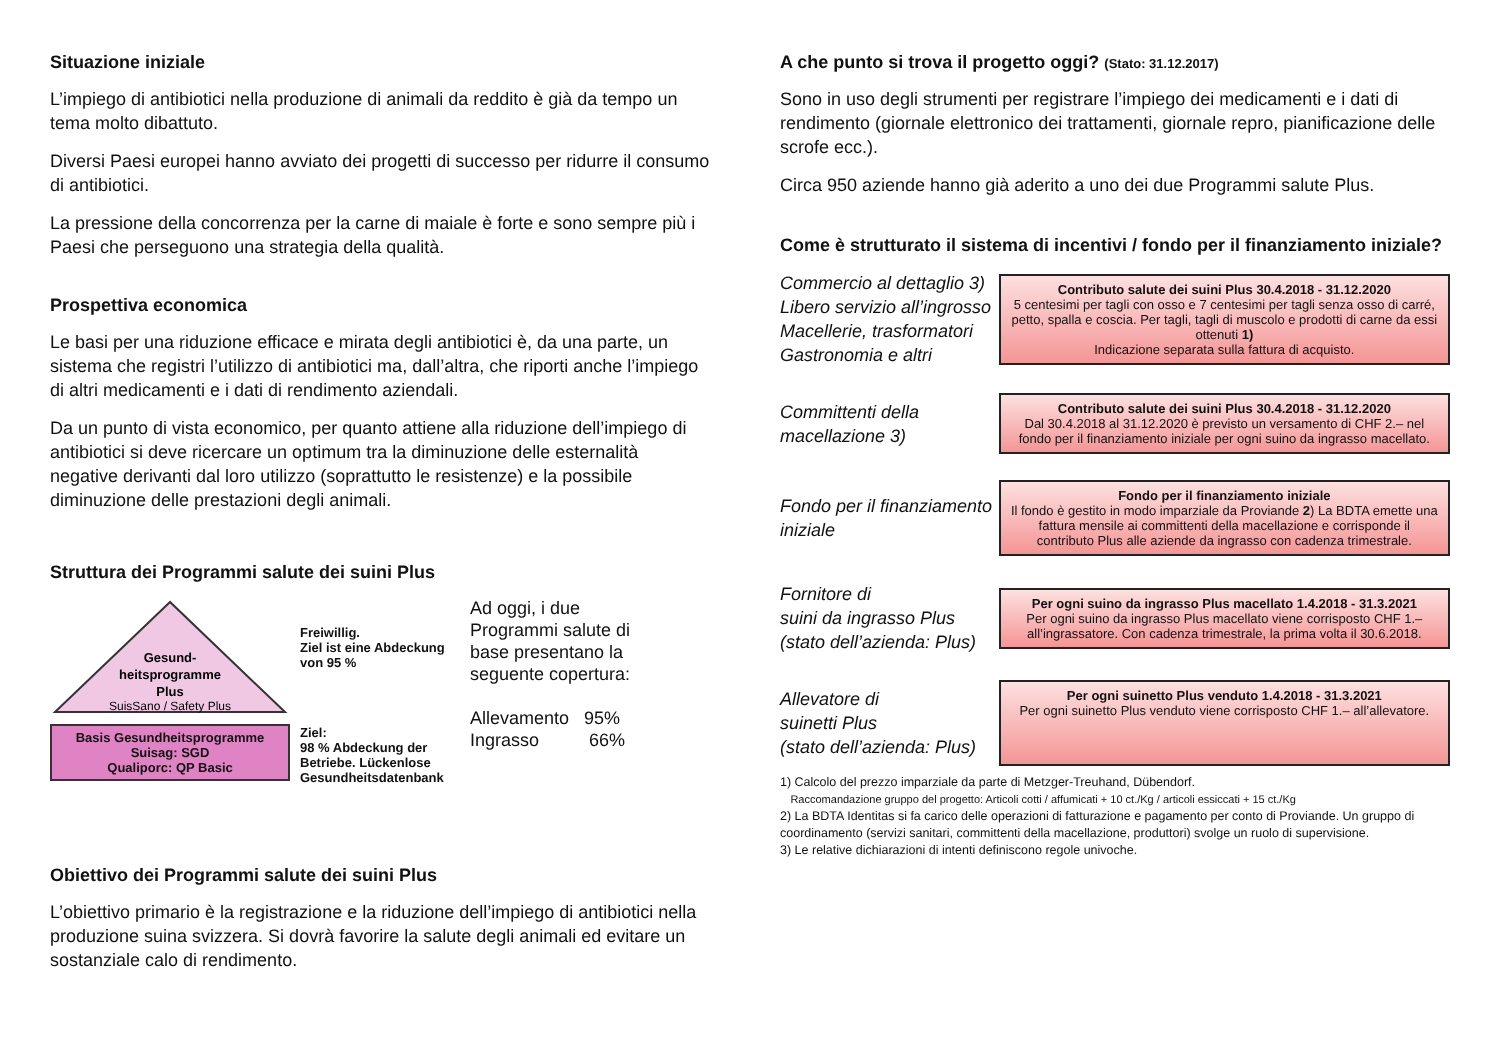Situazione iniziale
L’impiego di antibiotici nella produzione di animali da reddito è già da tempo un tema molto dibattuto.
Diversi Paesi europei hanno avviato dei progetti di successo per ridurre il consumo di antibiotici.
La pressione della concorrenza per la carne di maiale è forte e sono sempre più i Paesi che perseguono una strategia della qualità.
Prospettiva economica
Le basi per una riduzione efficace e mirata degli antibiotici è, da una parte, un sistema che registri l’utilizzo di antibiotici ma, dall’altra, che riporti anche l’impiego di altri medicamenti e i dati di rendimento aziendali.
Da un punto di vista economico, per quanto attiene alla riduzione dell’impiego di antibiotici si deve ricercare un optimum tra la diminuzione delle esternalità negative derivanti dal loro utilizzo (soprattutto le resistenze) e la possibile diminuzione delle prestazioni degli animali.
Struttura dei Programmi salute dei suini Plus
Gesund-
heitsprogramme
Plus
SuisSano / Safety Plus
Basis Gesundheitsprogramme
Suisag: SGD
Qualiporc: QP Basic
Freiwillig.
Ziel ist eine Abdeckung von 95 %
Ziel:
98 % Abdeckung der Betriebe. Lückenlose Gesundheitsdatenbank
Ad oggi, i due Programmi salute di base presentano la seguente copertura:
Allevamento 95%
Ingrasso 66%
Obiettivo dei Programmi salute dei suini Plus
L’obiettivo primario è la registrazione e la riduzione dell’impiego di antibiotici nella produzione suina svizzera. Si dovrà favorire la salute degli animali ed evitare un sostanziale calo di rendimento.
A che punto si trova il progetto oggi? (Stato: 31.12.2017)
Sono in uso degli strumenti per registrare l’impiego dei medicamenti e i dati di rendimento (giornale elettronico dei trattamenti, giornale repro, pianificazione delle scrofe ecc.).
Circa 950 aziende hanno già aderito a uno dei due Programmi salute Plus.
Come è strutturato il sistema di incentivi / fondo per il finanziamento iniziale?
Commercio al dettaglio 3)
Libero servizio all’ingrosso
Macellerie, trasformatori
Gastronomia e altri
Contributo salute dei suini Plus 30.4.2018 - 31.12.2020
5 centesimi per tagli con osso e 7 centesimi per tagli senza osso di carré, petto, spalla e coscia. Per tagli, tagli di muscolo e prodotti di carne da essi ottenuti 1)
Indicazione separata sulla fattura di acquisto.
Committenti della macellazione 3)
Contributo salute dei suini Plus 30.4.2018 - 31.12.2020
Dal 30.4.2018 al 31.12.2020 è previsto un versamento di CHF 2.– nel fondo per il finanziamento iniziale per ogni suino da ingrasso macellato.
Fondo per il finanziamento iniziale
Fondo per il finanziamento iniziale
Il fondo è gestito in modo imparziale da Proviande 2) La BDTA emette una fattura mensile ai committenti della macellazione e corrisponde il contributo Plus alle aziende da ingrasso con cadenza trimestrale.
Fornitore di
suini da ingrasso Plus
(stato dell’azienda: Plus)
Per ogni suino da ingrasso Plus macellato 1.4.2018 - 31.3.2021
Per ogni suino da ingrasso Plus macellato viene corrisposto CHF 1.– all’ingrassatore. Con cadenza trimestrale, la prima volta il 30.6.2018.
Allevatore di
suinetti Plus
(stato dell’azienda: Plus)
Per ogni suinetto Plus venduto 1.4.2018 - 31.3.2021
Per ogni suinetto Plus venduto viene corrisposto CHF 1.– all’allevatore.
1) Calcolo del prezzo imparziale da parte di Metzger-Treuhand, Dübendorf.
Raccomandazione gruppo del progetto: Articoli cotti / affumicati + 10 ct./Kg / articoli essiccati + 15 ct./Kg
2) La BDTA Identitas si fa carico delle operazioni di fatturazione e pagamento per conto di Proviande. Un gruppo di coordinamento (servizi sanitari, committenti della macellazione, produttori) svolge un ruolo di supervisione.
3) Le relative dichiarazioni di intenti definiscono regole univoche.